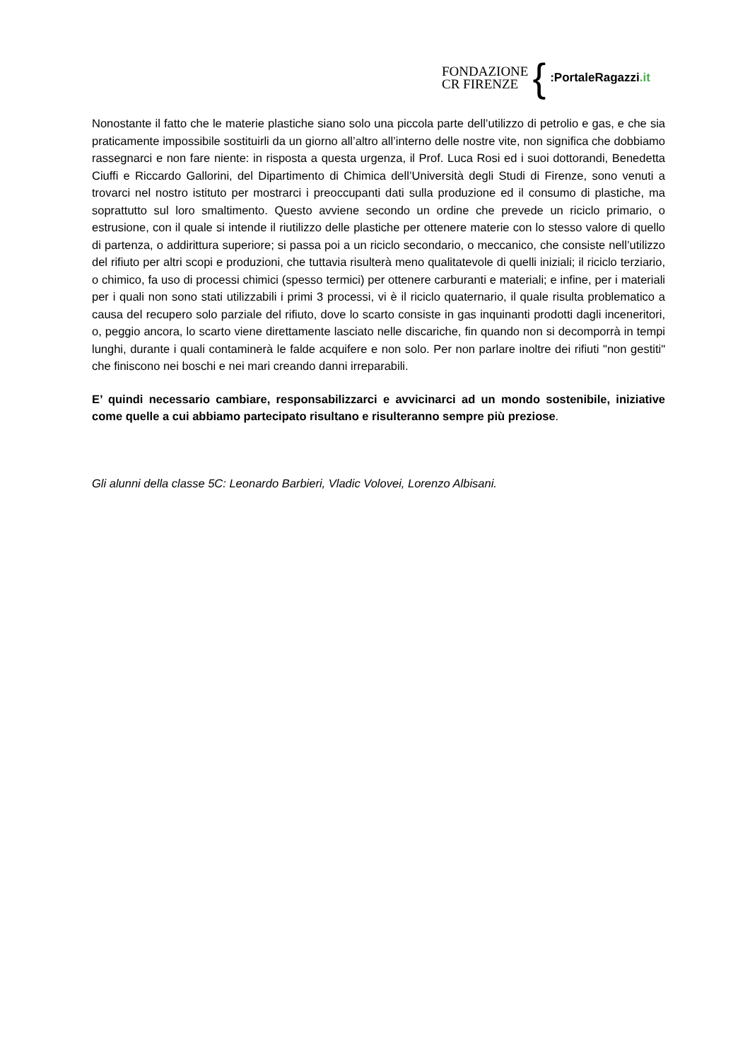FONDAZIONE
CR FIRENZE
{
:PortaleRagazzi.it
Nonostante il fatto che le materie plastiche siano solo una piccola parte dell’utilizzo di petrolio e gas, e che sia praticamente impossibile sostituirli da un giorno all’altro all’interno delle nostre vite, non significa che dobbiamo rassegnarci e non fare niente: in risposta a questa urgenza, il Prof. Luca Rosi ed i suoi dottorandi, Benedetta Ciuffi e Riccardo Gallorini, del Dipartimento di Chimica dell’Università degli Studi di Firenze, sono venuti a trovarci nel nostro istituto per mostrarci i preoccupanti dati sulla produzione ed il consumo di plastiche, ma soprattutto sul loro smaltimento. Questo avviene secondo un ordine che prevede un riciclo primario, o estrusione, con il quale si intende il riutilizzo delle plastiche per ottenere materie con lo stesso valore di quello di partenza, o addirittura superiore; si passa poi a un riciclo secondario, o meccanico, che consiste nell’utilizzo del rifiuto per altri scopi e produzioni, che tuttavia risulterà meno qualitatevole di quelli iniziali; il riciclo terziario, o chimico, fa uso di processi chimici (spesso termici) per ottenere carburanti e materiali; e infine, per i materiali per i quali non sono stati utilizzabili i primi 3 processi, vi è il riciclo quaternario, il quale risulta problematico a causa del recupero solo parziale del rifiuto, dove lo scarto consiste in gas inquinanti prodotti dagli inceneritori, o, peggio ancora, lo scarto viene direttamente lasciato nelle discariche, fin quando non si decomporrà in tempi lunghi, durante i quali contaminerà le falde acquifere e non solo. Per non parlare inoltre dei rifiuti "non gestiti" che finiscono nei boschi e nei mari creando danni irreparabili.
E’ quindi necessario cambiare, responsabilizzarci e avvicinarci ad un mondo sostenibile, iniziative come quelle a cui abbiamo partecipato risultano e risulteranno sempre più preziose.
Gli alunni della classe 5C: Leonardo Barbieri, Vladic Volovei, Lorenzo Albisani.